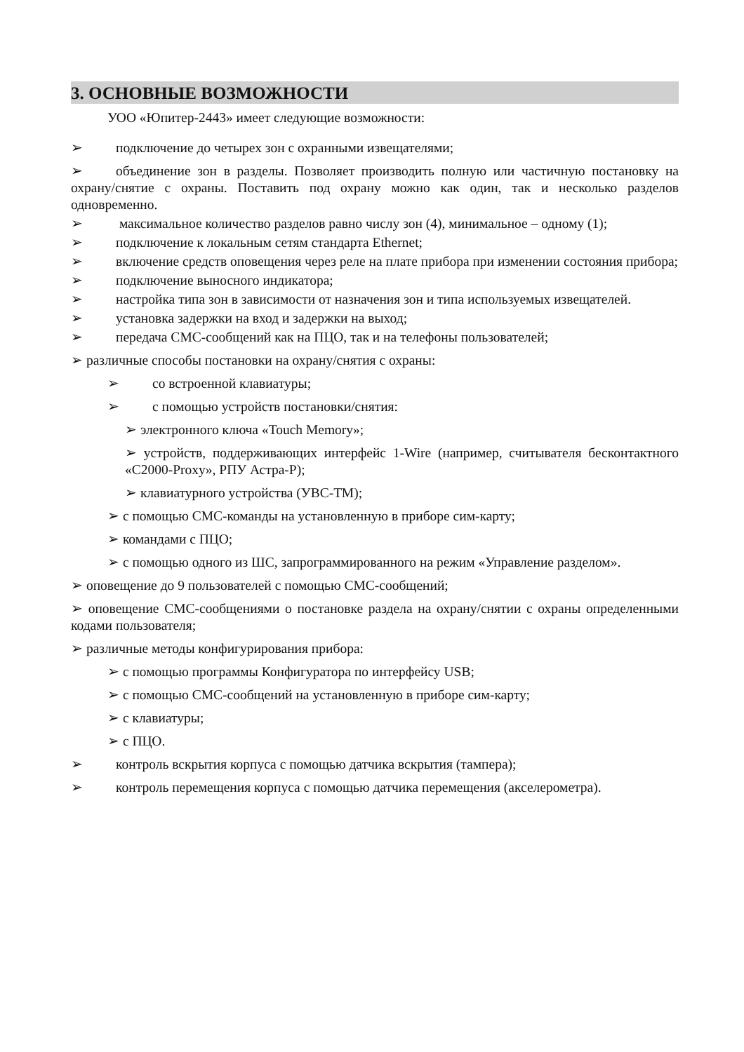3. ОСНОВНЫЕ ВОЗМОЖНОСТИ
УОО «Юпитер-2443» имеет следующие возможности:
➢ подключение до четырех зон с охранными извещателями;
➢ объединение зон в разделы. Позволяет производить полную или частичную постановку на охрану/снятие с охраны. Поставить под охрану можно как один, так и несколько разделов одновременно.
➢ максимальное количество разделов равно числу зон (4), минимальное – одному (1);
➢ подключение к локальным сетям стандарта Ethernet;
➢ включение средств оповещения через реле на плате прибора при изменении состояния прибора;
➢ подключение выносного индикатора;
➢ настройка типа зон в зависимости от назначения зон и типа используемых извещателей.
➢ установка задержки на вход и задержки на выход;
➢ передача СМС-сообщений как на ПЦО, так и на телефоны пользователей;
➢ различные способы постановки на охрану/снятия с охраны:
➢ со встроенной клавиатуры;
➢ с помощью устройств постановки/снятия:
➢ электронного ключа «Touch Memory»;
➢ устройств, поддерживающих интерфейс 1-Wire (например, считывателя бесконтактного «С2000-Proxy», РПУ Астра-Р);
➢ клавиатурного устройства (УВС-ТМ);
➢ с помощью СМС-команды на установленную в приборе сим-карту;
➢ командами с ПЦО;
➢ с помощью одного из ШС, запрограммированного на режим «Управление разделом».
➢ оповещение до 9 пользователей с помощью СМС-сообщений;
➢ оповещение СМС-сообщениями о постановке раздела на охрану/снятии с охраны определенными кодами пользователя;
➢ различные методы конфигурирования прибора:
➢ с помощью программы Конфигуратора по интерфейсу USB;
➢ с помощью СМС-сообщений на установленную в приборе сим-карту;
➢ с клавиатуры;
➢ с ПЦО.
➢ контроль вскрытия корпуса с помощью датчика вскрытия (тампера);
➢ контроль перемещения корпуса с помощью датчика перемещения (акселерометра).